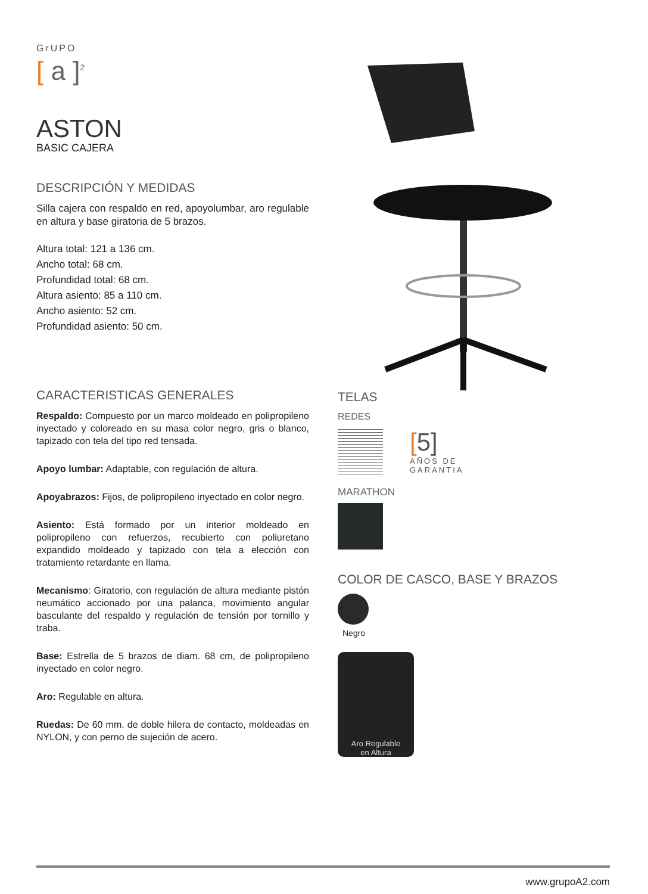GrUPO
[ a ]<sup>2</sup>
ASTON
BASIC CAJERA
DESCRIPCIÓN Y MEDIDAS
Silla cajera con respaldo en red, apoyolumbar, aro regulable en altura y base giratoria de 5 brazos.
Altura total: 121 a 136 cm.
Ancho total: 68 cm.
Profundidad total: 68 cm.
Altura asiento: 85 a 110 cm.
Ancho asiento: 52 cm.
Profundidad asiento: 50 cm.
CARACTERISTICAS GENERALES
Respaldo: Compuesto por un marco moldeado en polipropileno inyectado y coloreado en su masa color negro, gris o blanco, tapizado con tela del tipo red tensada.
Apoyo lumbar: Adaptable, con regulación de altura.
Apoyabrazos: Fijos, de polipropileno inyectado en color negro.
Asiento: Está formado por un interior moldeado en polipropileno con refuerzos, recubierto con poliuretano expandido moldeado y tapizado con tela a elección con tratamiento retardante en llama.
Mecanismo: Giratorio, con regulación de altura mediante pistón neumático accionado por una palanca, movimiento angular basculante del respaldo y regulación de tensión por tornillo y traba.
Base: Estrella de 5 brazos de diam. 68 cm, de polipropileno inyectado en color negro.
Aro: Regulable en altura.
Ruedas: De 60 mm. de doble hilera de contacto, moldeadas en NYLON, y con perno de sujeción de acero.
TELAS
REDES
[5]
AÑOS DE
GARANTIA
MARATHON
COLOR DE CASCO, BASE Y BRAZOS
Negro
Aro Regulable
en Altura
www.grupoA2.com